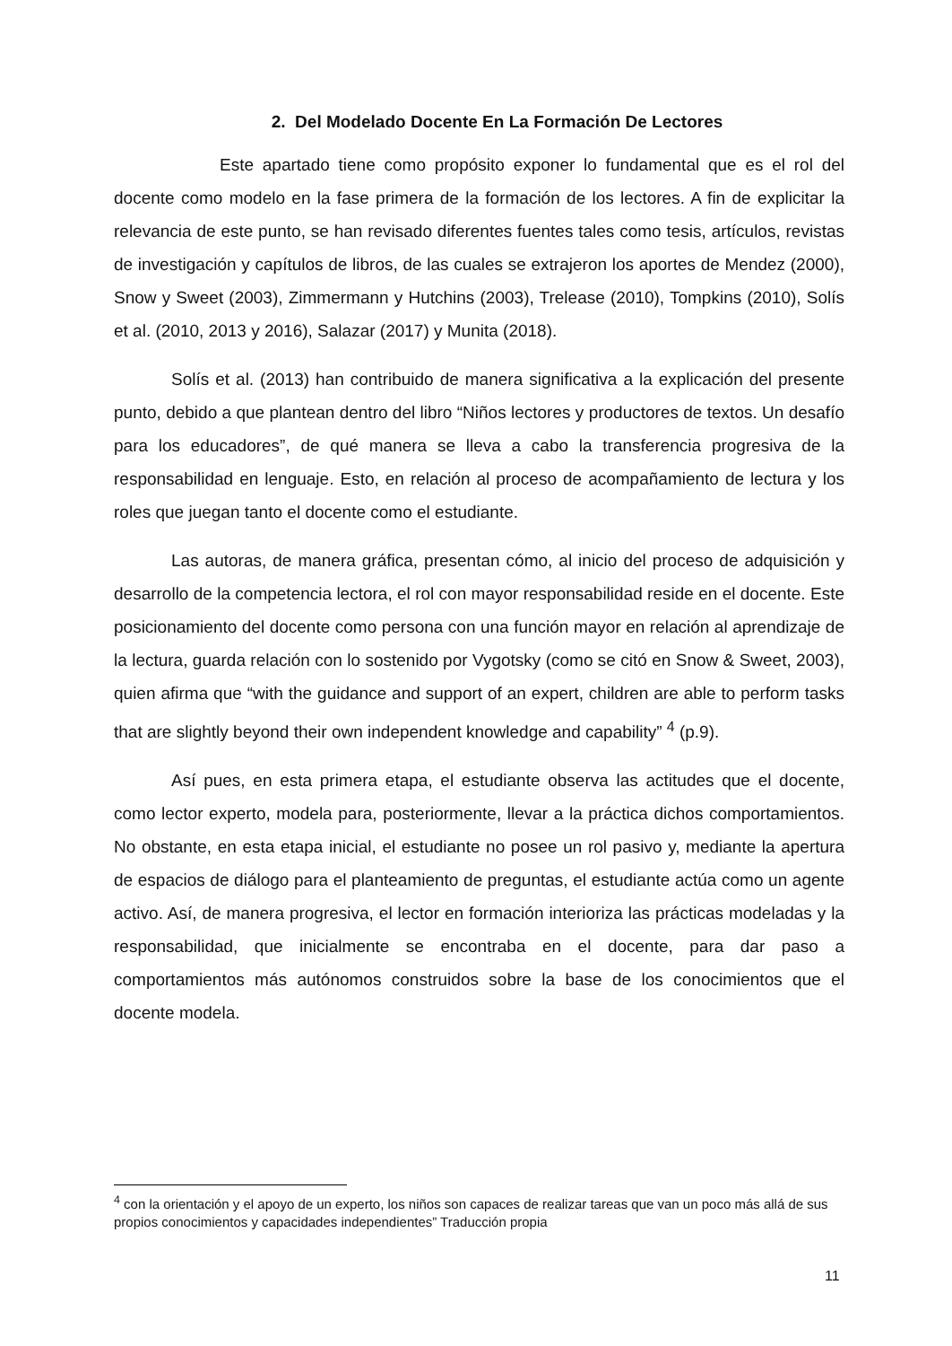2. Del Modelado Docente En La Formación De Lectores
Este apartado tiene como propósito exponer lo fundamental que es el rol del docente como modelo en la fase primera de la formación de los lectores. A fin de explicitar la relevancia de este punto, se han revisado diferentes fuentes tales como tesis, artículos, revistas de investigación y capítulos de libros, de las cuales se extrajeron los aportes de Mendez (2000), Snow y Sweet (2003), Zimmermann y Hutchins (2003), Trelease (2010), Tompkins (2010), Solís et al. (2010, 2013 y 2016), Salazar (2017) y Munita (2018).
Solís et al. (2013) han contribuido de manera significativa a la explicación del presente punto, debido a que plantean dentro del libro “Niños lectores y productores de textos. Un desafío para los educadores”, de qué manera se lleva a cabo la transferencia progresiva de la responsabilidad en lenguaje. Esto, en relación al proceso de acompañamiento de lectura y los roles que juegan tanto el docente como el estudiante.
Las autoras, de manera gráfica, presentan cómo, al inicio del proceso de adquisición y desarrollo de la competencia lectora, el rol con mayor responsabilidad reside en el docente. Este posicionamiento del docente como persona con una función mayor en relación al aprendizaje de la lectura, guarda relación con lo sostenido por Vygotsky (como se citó en Snow & Sweet, 2003), quien afirma que “with the guidance and support of an expert, children are able to perform tasks that are slightly beyond their own independent knowledge and capability” <sup>4</sup> (p.9).
Así pues, en esta primera etapa, el estudiante observa las actitudes que el docente, como lector experto, modela para, posteriormente, llevar a la práctica dichos comportamientos. No obstante, en esta etapa inicial, el estudiante no posee un rol pasivo y, mediante la apertura de espacios de diálogo para el planteamiento de preguntas, el estudiante actúa como un agente activo. Así, de manera progresiva, el lector en formación interioriza las prácticas modeladas y la responsabilidad, que inicialmente se encontraba en el docente, para dar paso a comportamientos más autónomos construidos sobre la base de los conocimientos que el docente modela.
<sup>4</sup> con la orientación y el apoyo de un experto, los niños son capaces de realizar tareas que van un poco más allá de sus propios conocimientos y capacidades independientes” Traducción propia
11